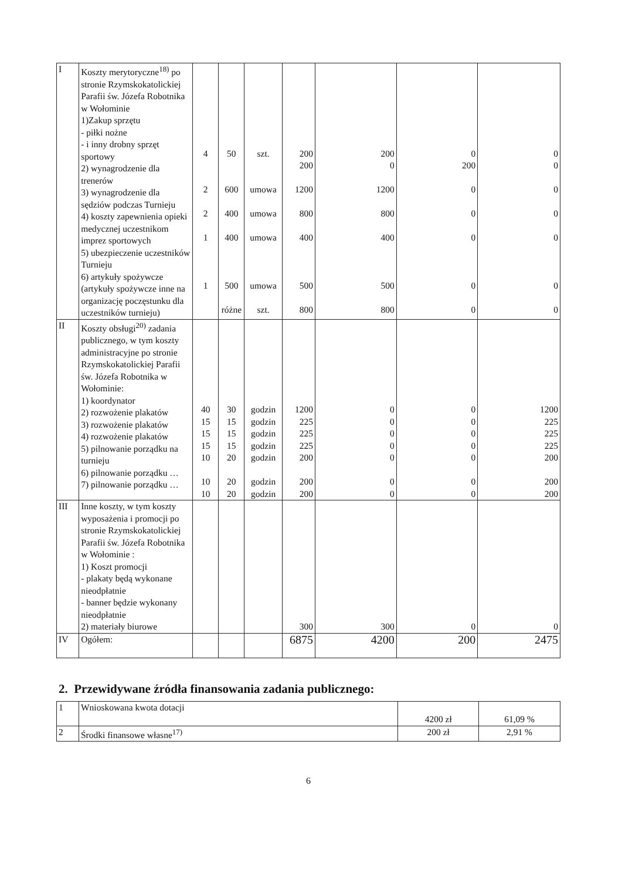| I | Koszty merytoryczne<sup>18)</sup> po stronie Rzymskokatolickiej Parafii św. Józefa Robotnika w Wołominie 1)Zakup sprzętu - piłki nożne - i inny drobny sprzęt sportowy 2) wynagrodzenie dla trenerów 3) wynagrodzenie dla sędziów podczas Turnieju 4) koszty zapewnienia opieki medycznej uczestnikom imprez sportowych 5) ubezpieczenie uczestników Turnieju 6) artykuły spożywcze (artykuły spożywcze inne na organizację poczęstunku dla uczestników turnieju) | 4 2 2 1 1 | 50 600 400 400 500 różne | szt. umowa umowa umowa umowa szt. | 200 200 1200 800 400 500 800 | 200 0 1200 800 400 500 800 | 0 200 0 0 0 0 0 | 0 0 0 0 0 0 0 |
| II | Koszty obsługi<sup>20)</sup> zadania publicznego, w tym koszty administracyjne po stronie Rzymskokatolickiej Parafii św. Józefa Robotnika w Wołominie: 1) koordynator 2) rozwożenie plakatów 3) rozwożenie plakatów 4) rozwożenie plakatów 5) pilnowanie porządku na turnieju 6) pilnowanie porządku … 7) pilnowanie porządku … | 40 15 15 15 10 10 10 | 30 15 15 15 20 20 20 | godzin godzin godzin godzin godzin godzin godzin | 1200 225 225 225 200 200 200 | 0 0 0 0 0 0 0 | 0 0 0 0 0 0 0 | 1200 225 225 225 200 200 200 |
| III | Inne koszty, w tym koszty wyposażenia i promocji po stronie Rzymskokatolickiej Parafii św. Józefa Robotnika w Wołominie : 1) Koszt promocji - plakaty będą wykonane nieodpłatnie - banner będzie wykonany nieodpłatnie 2) materiały biurowe | | | | 300 | 300 | 0 | 0 |
| IV | Ogółem: | | | | 6875 | 4200 | 200 | 2475 |
2. Przewidywane źródła finansowania zadania publicznego:
| 1 | Wnioskowana kwota dotacji | 4200 zł | 61,09 % |
| 2 | Środki finansowe własne<sup>17)</sup> | 200 zł | 2,91 % |
6